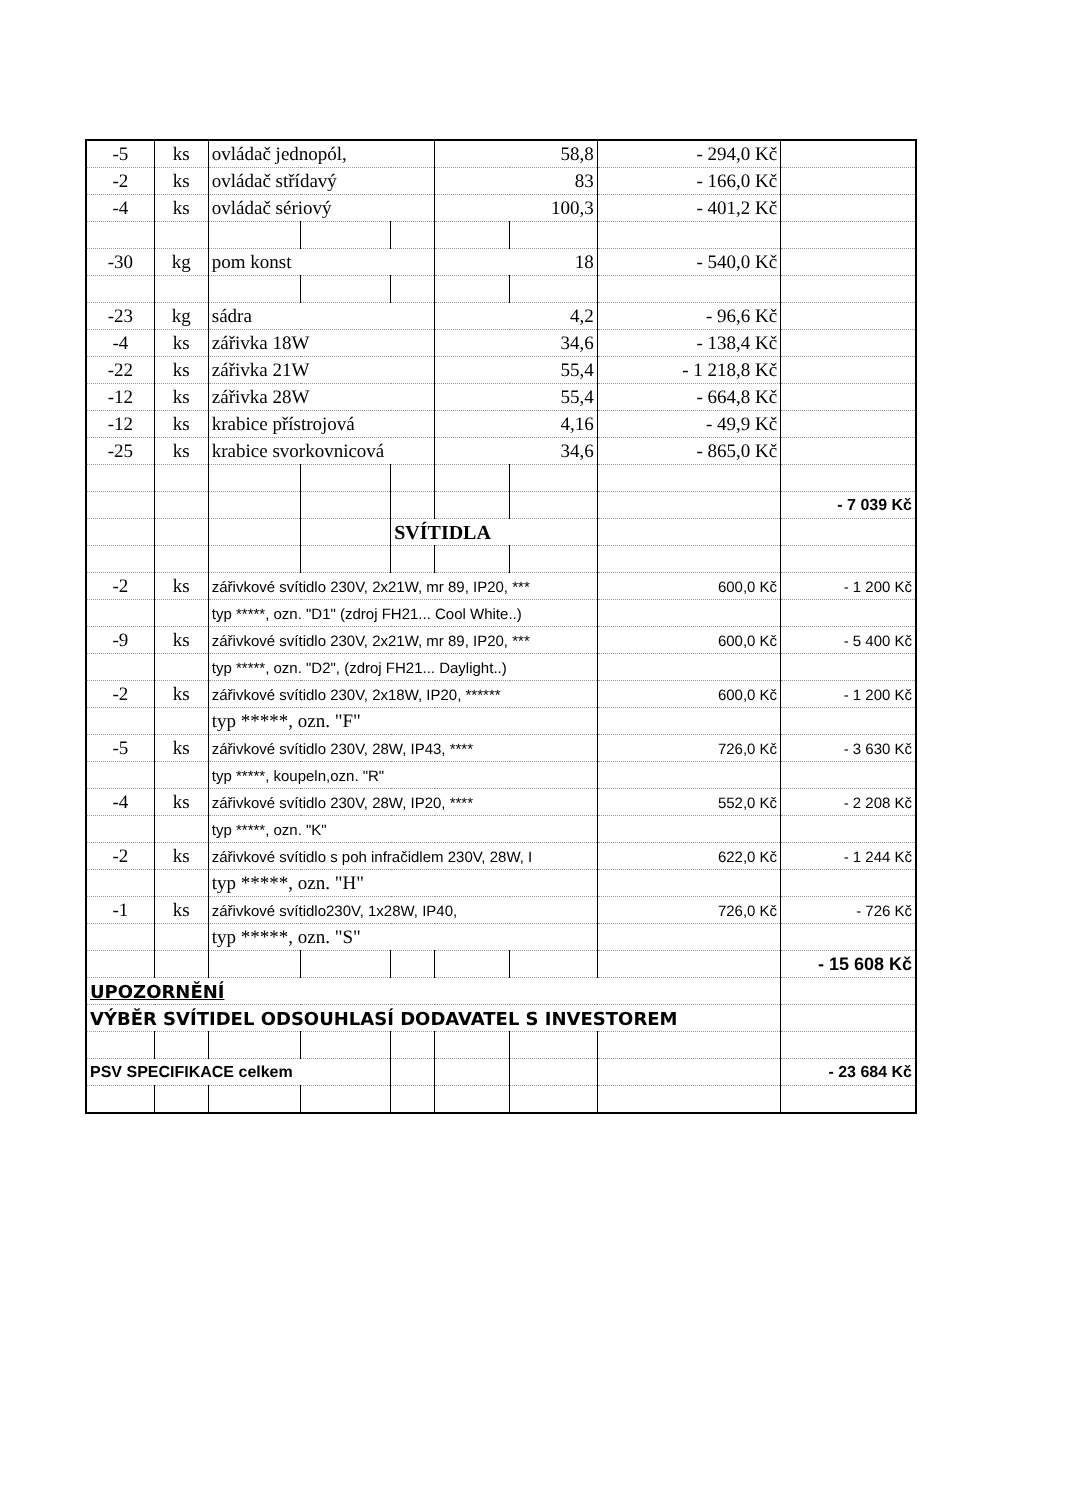| -5 | ks | ovládač jednopól, | | | 58,8 | | - 294,0 Kč | |
| -2 | ks | ovládač střídavý | | | 83 | | - 166,0 Kč | |
| -4 | ks | ovládač sériový | | | 100,3 | | - 401,2 Kč | |
| -30 | kg | pom konst | | | 18 | | - 540,0 Kč | |
| -23 | kg | sádra | | | 4,2 | | - 96,6 Kč | |
| -4 | ks | zářivka 18W | | | 34,6 | | - 138,4 Kč | |
| -22 | ks | zářivka 21W | | | 55,4 | | - 1 218,8 Kč | |
| -12 | ks | zářivka 28W | | | 55,4 | | - 664,8 Kč | |
| -12 | ks | krabice přístrojová | | | 4,16 | | - 49,9 Kč | |
| -25 | ks | krabice svorkovnicová | | | 34,6 | | - 865,0 Kč | |
| | | | | | | | | - 7 039 Kč |
| | | | | SVÍTIDLA | | | | |
| -2 | ks | zářivkové svítidlo 230V, 2x21W, mr 89, IP20, *** | | | | | 600,0 Kč | - 1 200 Kč |
| | | typ *****, ozn. "D1" (zdroj FH21... Cool White..) | | | | | | |
| -9 | ks | zářivkové svítidlo 230V, 2x21W, mr 89, IP20, *** | | | | | 600,0 Kč | - 5 400 Kč |
| | | typ *****, ozn. "D2", (zdroj FH21... Daylight..) | | | | | | |
| -2 | ks | zářivkové svítidlo 230V, 2x18W, IP20, ****** | | | | | 600,0 Kč | - 1 200 Kč |
| | | typ *****, ozn. "F" | | | | | | |
| -5 | ks | zářivkové svítidlo 230V, 28W, IP43, **** | | | | | 726,0 Kč | - 3 630 Kč |
| | | typ *****, koupeln,ozn. "R" | | | | | | |
| -4 | ks | zářivkové svítidlo 230V, 28W, IP20, **** | | | | | 552,0 Kč | - 2 208 Kč |
| | | typ *****, ozn. "K" | | | | | | |
| -2 | ks | zářivkové svítidlo s poh infračidlem 230V, 28W, I | | | | | 622,0 Kč | - 1 244 Kč |
| | | typ *****, ozn. "H" | | | | | | |
| -1 | ks | zářivkové svítidlo230V, 1x28W, IP40, | | | | | 726,0 Kč | - 726 Kč |
| | | typ *****, ozn. "S" | | | | | | |
| | | | | | | | | - 15 608 Kč |
| UPOZORNĚNÍ | | | | | | | | |
| VÝBĚR SVÍTIDEL ODSOUHLASÍ DODAVATEL S INVESTOREM | | | | | | | | |
| PSV SPECIFIKACE celkem | | | | | | | | - 23 684 Kč |